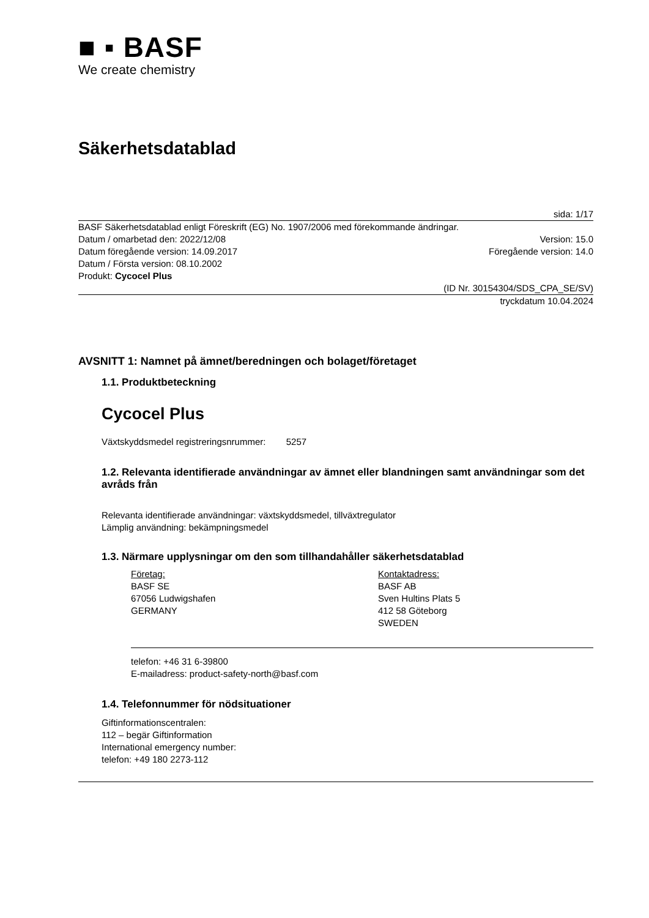■ ▪ BASF
We create chemistry
Säkerhetsdatablad
sida: 1/17
BASF Säkerhetsdatablad enligt Föreskrift (EG) No. 1907/2006 med förekommande ändringar.
Datum / omarbetad den: 2022/12/08 Version: 15.0
Datum föregående version: 14.09.2017 Föregående version: 14.0
Datum / Första version: 08.10.2002
Produkt: Cycocel Plus
(ID Nr. 30154304/SDS_CPA_SE/SV)
tryckdatum 10.04.2024
AVSNITT 1: Namnet på ämnet/beredningen och bolaget/företaget
1.1. Produktbeteckning
Cycocel Plus
Växtskyddsmedel registreringsnrummer: 5257
1.2. Relevanta identifierade användningar av ämnet eller blandningen samt användningar som det avråds från
Relevanta identifierade användningar: växtskyddsmedel, tillväxtregulator
Lämplig användning: bekämpningsmedel
1.3. Närmare upplysningar om den som tillhandahåller säkerhetsdatablad
Företag:
BASF SE
67056 Ludwigshafen
GERMANY
Kontaktadress:
BASF AB
Sven Hultins Plats 5
412 58 Göteborg
SWEDEN
telefon: +46 31 6-39800
E-mailadress: product-safety-north@basf.com
1.4. Telefonnummer för nödsituationer
Giftinformationscentralen:
112 – begär Giftinformation
International emergency number:
telefon: +49 180 2273-112